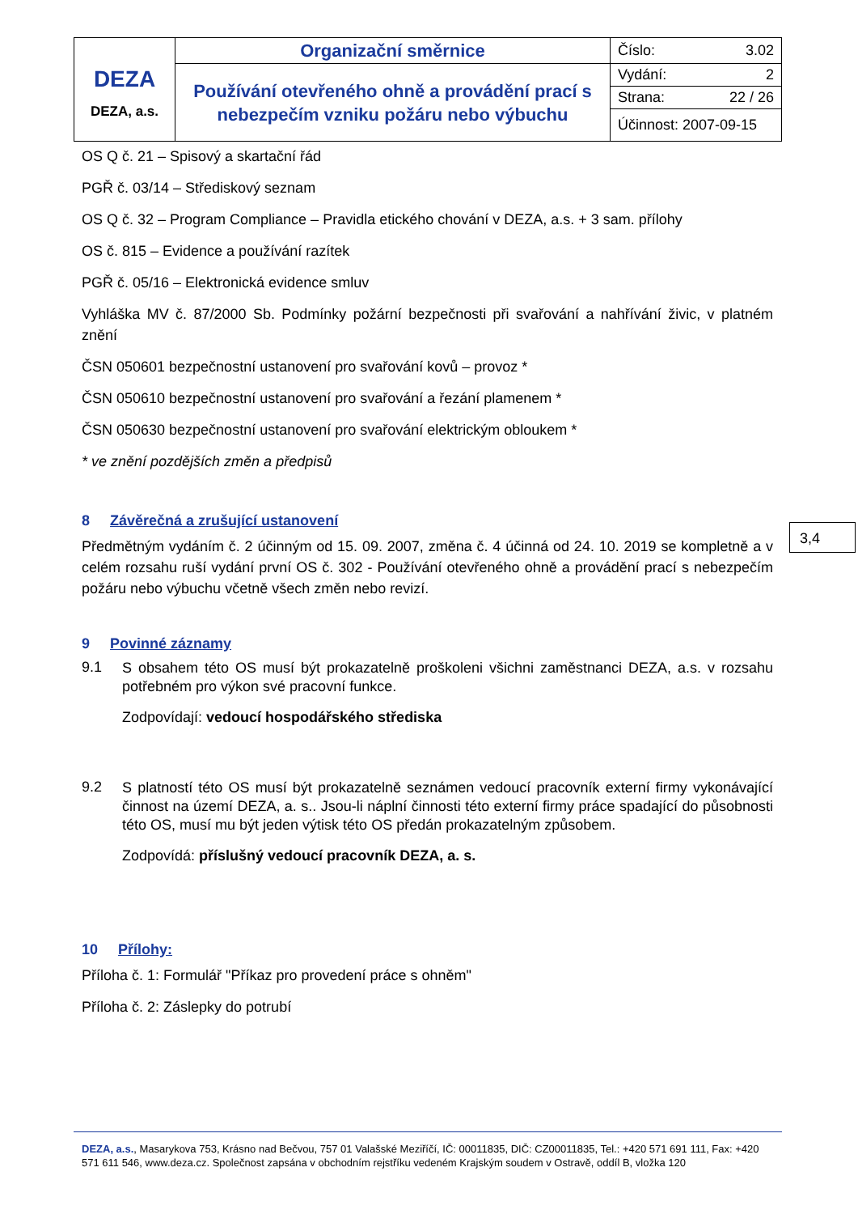| DEZA DEZA, a.s. | Organizační směrnice | Číslo: 3.02 |
| | Používání otevřeného ohně a provádění prací s nebezpečím vzniku požáru nebo výbuchu | Vydání: 2 |
| | | Strana: 22 / 26 |
| | | Účinnost: 2007-09-15 |
OS Q č. 21 – Spisový a skartační řád
PGŘ č. 03/14 – Střediskový seznam
OS Q č. 32 – Program Compliance – Pravidla etického chování v DEZA, a.s. + 3 sam. přílohy
OS č. 815 – Evidence a používání razítek
PGŘ č. 05/16 – Elektronická evidence smluv
Vyhláška MV č. 87/2000 Sb. Podmínky požární bezpečnosti při svařování a nahřívání živic, v platném znění
ČSN 050601 bezpečnostní ustanovení pro svařování kovů – provoz *
ČSN 050610 bezpečnostní ustanovení pro svařování a řezání plamenem *
ČSN 050630 bezpečnostní ustanovení pro svařování elektrickým obloukem *
* ve znění pozdějších změn a předpisů
8 Závěrečná a zrušující ustanovení
Předmětným vydáním č. 2 účinným od 15. 09. 2007, změna č. 4 účinná od 24. 10. 2019 se kompletně a v celém rozsahu ruší vydání první OS č. 302 - Používání otevřeného ohně a provádění prací s nebezpečím požáru nebo výbuchu včetně všech změn nebo revizí.
9 Povinné záznamy
9.1
S obsahem této OS musí být prokazatelně proškoleni všichni zaměstnanci DEZA, a.s. v rozsahu potřebném pro výkon své pracovní funkce.
Zodpovídají: vedoucí hospodářského střediska
9.2
S platností této OS musí být prokazatelně seznámen vedoucí pracovník externí firmy vykonávající činnost na území DEZA, a. s.. Jsou-li náplní činnosti této externí firmy práce spadající do působnosti této OS, musí mu být jeden výtisk této OS předán prokazatelným způsobem.
Zodpovídá: příslušný vedoucí pracovník DEZA, a. s.
10 Přílohy:
Příloha č. 1: Formulář "Příkaz pro provedení práce s ohněm"
Příloha č. 2: Záslepky do potrubí
3,4
DEZA, a.s., Masarykova 753, Krásno nad Bečvou, 757 01 Valašské Meziříčí, IČ: 00011835, DIČ: CZ00011835, Tel.: +420 571 691 111, Fax: +420 571 611 546, www.deza.cz. Společnost zapsána v obchodním rejstříku vedeném Krajským soudem v Ostravě, oddíl B, vložka 120